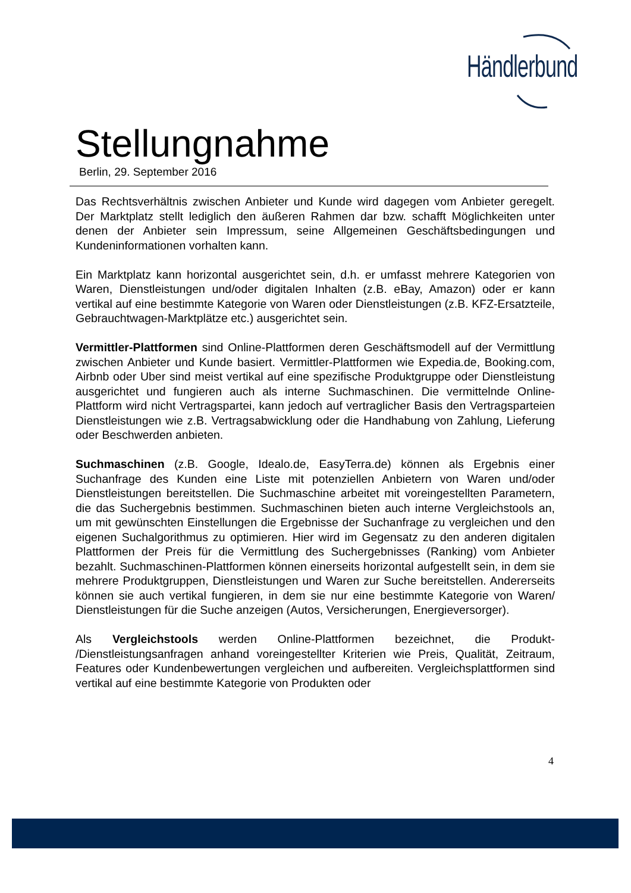Händlerbund
Stellungnahme
Berlin, 29. September 2016
Das Rechtsverhältnis zwischen Anbieter und Kunde wird dagegen vom Anbieter geregelt. Der Marktplatz stellt lediglich den äußeren Rahmen dar bzw. schafft Möglichkeiten unter denen der Anbieter sein Impressum, seine Allgemeinen Geschäftsbedingungen und Kundeninformationen vorhalten kann.
Ein Marktplatz kann horizontal ausgerichtet sein, d.h. er umfasst mehrere Kategorien von Waren, Dienstleistungen und/oder digitalen Inhalten (z.B. eBay, Amazon) oder er kann vertikal auf eine bestimmte Kategorie von Waren oder Dienstleistungen (z.B. KFZ-Ersatzteile, Gebrauchtwagen-Marktplätze etc.) ausgerichtet sein.
Vermittler-Plattformen sind Online-Plattformen deren Geschäftsmodell auf der Vermittlung zwischen Anbieter und Kunde basiert. Vermittler-Plattformen wie Expedia.de, Booking.com, Airbnb oder Uber sind meist vertikal auf eine spezifische Produktgruppe oder Dienstleistung ausgerichtet und fungieren auch als interne Suchmaschinen. Die vermittelnde Online-Plattform wird nicht Vertragspartei, kann jedoch auf vertraglicher Basis den Vertragsparteien Dienstleistungen wie z.B. Vertragsabwicklung oder die Handhabung von Zahlung, Lieferung oder Beschwerden anbieten.
Suchmaschinen (z.B. Google, Idealo.de, EasyTerra.de) können als Ergebnis einer Suchanfrage des Kunden eine Liste mit potenziellen Anbietern von Waren und/oder Dienstleistungen bereitstellen. Die Suchmaschine arbeitet mit voreingestellten Parametern, die das Suchergebnis bestimmen. Suchmaschinen bieten auch interne Vergleichstools an, um mit gewünschten Einstellungen die Ergebnisse der Suchanfrage zu vergleichen und den eigenen Suchalgorithmus zu optimieren. Hier wird im Gegensatz zu den anderen digitalen Plattformen der Preis für die Vermittlung des Suchergebnisses (Ranking) vom Anbieter bezahlt. Suchmaschinen-Plattformen können einerseits horizontal aufgestellt sein, in dem sie mehrere Produktgruppen, Dienstleistungen und Waren zur Suche bereitstellen. Andererseits können sie auch vertikal fungieren, in dem sie nur eine bestimmte Kategorie von Waren/ Dienstleistungen für die Suche anzeigen (Autos, Versicherungen, Energieversorger).
Als Vergleichstools werden Online-Plattformen bezeichnet, die Produkt- /Dienstleistungsanfragen anhand voreingestellter Kriterien wie Preis, Qualität, Zeitraum, Features oder Kundenbewertungen vergleichen und aufbereiten. Vergleichsplattformen sind vertikal auf eine bestimmte Kategorie von Produkten oder
4